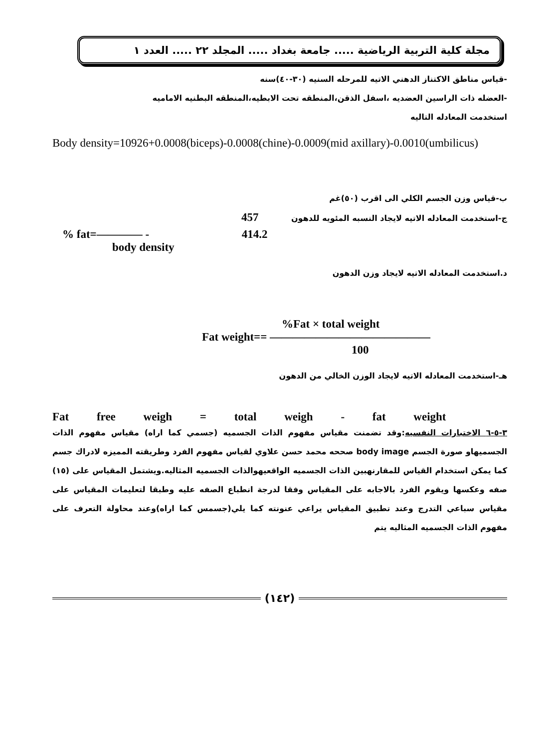مجلة كلية التربية الرياضية ..... جامعة بغداد ..... المجلد ٢٢ ..... العدد ١
-قياس مناطق الاكتناز الدهني الاتيه للمرحله السنيه (٣٠-٤٠)سنه
-العضله ذات الراسين العضديه ،اسفل الذقن،المنطقه تحت الابطيه،المنطقه البطنيه الاماميه
استخدمت المعادله التاليه
Body density=10926+0.0008(biceps)-0.0008(chine)-0.0009(mid axillary)-0.0010(umbilicus)
ب-قياس وزن الجسم الكلي الى اقرب (٥٠)غم
ج-استخدمت المعادله الاتيه لايجاد النسبه المئويه للدهون 457
% fat=———— - 414.2
body density
د.استخدمت المعادله الاتيه لايجاد وزن الدهون
%Fat × total weight
Fat weight== ——————————————
100
هـ-استخدمت المعادله الاتيه لايجاد الوزن الخالي من الدهون
Fat free weigh = total weigh - fat weight
٣-٥-٦ الاختبارات النفسيه:وقد تضمنت مقياس مفهوم الذات الجسميه (جسمي كما اراه) مقياس مفهوم الذات الجسميهاو صورة الجسم body image صححه محمد حسن علاوي لقياس مفهوم الفرد وطريقته المميزه لادراك جسم كما يمكن استخدام القياس للمقارنهبين الذات الجسميه الواقعيهوالذات الجسميه المثاليه.ويشتمل المقياس على (١٥) صفه وعكسها ويقوم الفرد بالاجابه على المقياس وفقا لدرجة انطباع الصفه عليه وطبقا لتعليمات المقياس على مقياس سباعي التدرج وعند تطبيق المقياس يراعي عنونته كما يلي(جسمس كما اراه)وعند محاولة التعرف على مفهوم الذات الجسميه المثاليه يتم
(١٤٢)